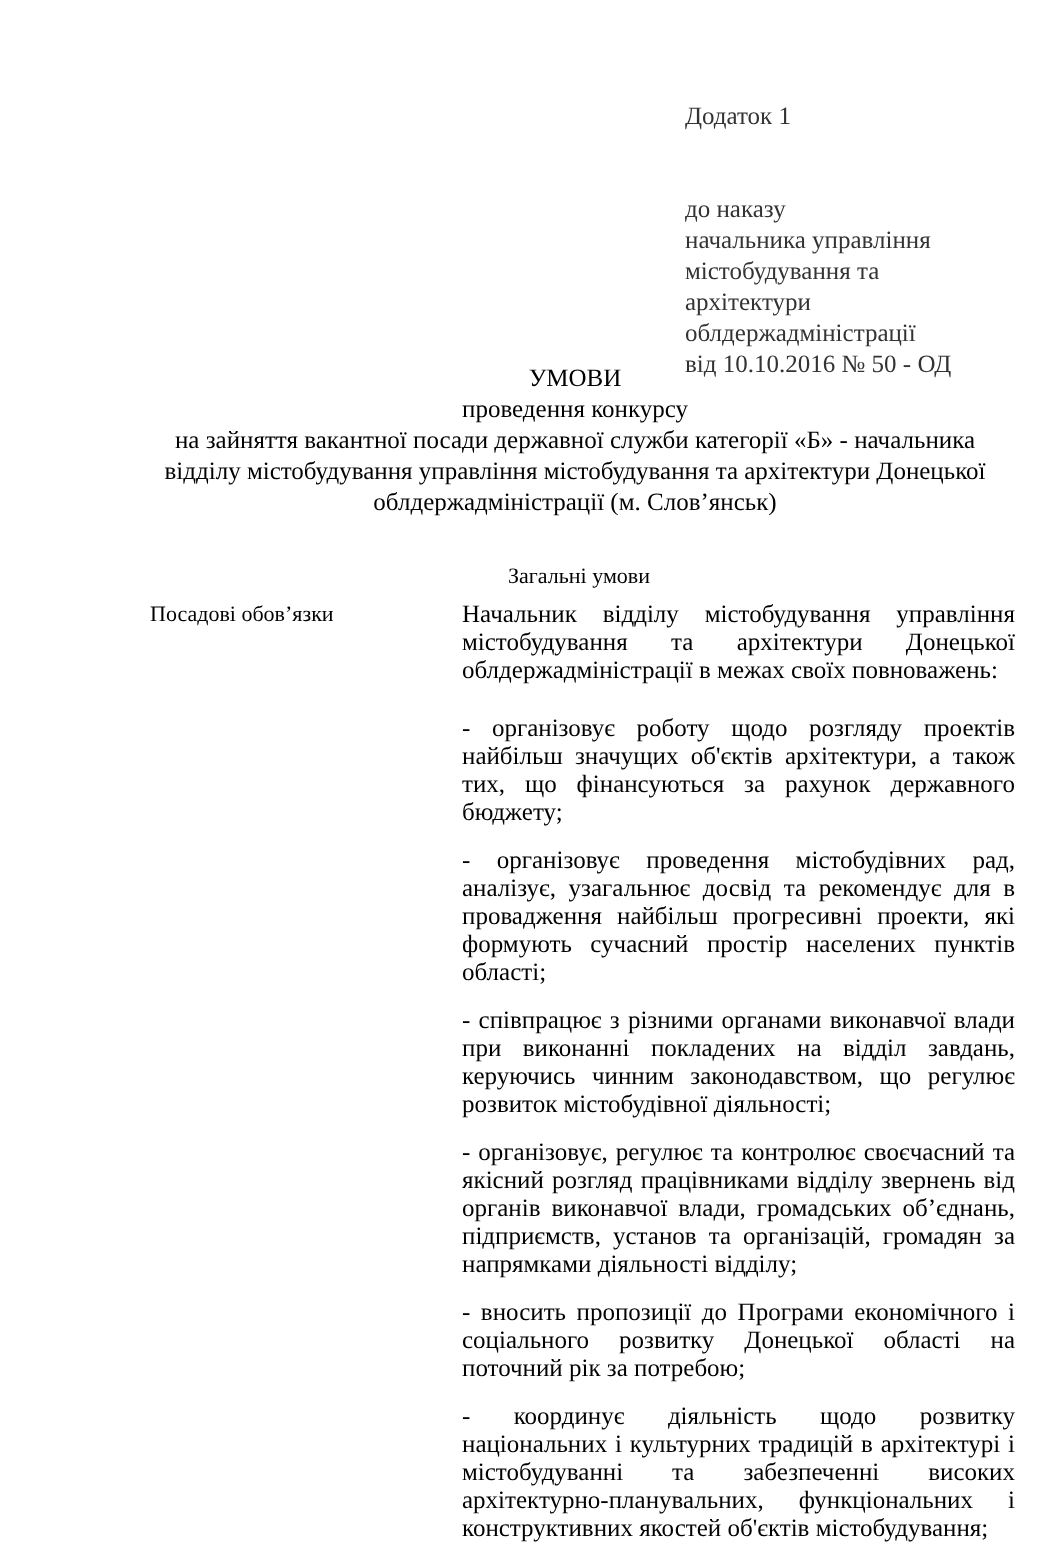Додаток 1
до наказу
начальника управління
містобудування та
архітектури
облдержадміністрації
від 10.10.2016 № 50 - ОД
УМОВИ
проведення конкурсу
на зайняття вакантної посади державної служби категорії «Б» - начальника відділу містобудування управління містобудування та архітектури Донецької облдержадміністрації (м. Слов’янськ)
Загальні умови
| Посадові обов’язки | Начальник відділу містобудування управління містобудування та архітектури Донецької облдержадміністрації в межах своїх повноважень: - організовує роботу щодо розгляду проектів найбільш значущих об'єктів архітектури, а також тих, що фінансуються за рахунок державного бюджету; - організовує проведення містобудівних рад, аналізує, узагальнює досвід та рекомендує для в провадження найбільш прогресивні проекти, які формують сучасний простір населених пунктів області; - співпрацює з різними органами виконавчої влади при виконанні покладених на відділ завдань, керуючись чинним законодавством, що регулює розвиток містобудівної діяльності; - організовує, регулює та контролює своєчасний та якісний розгляд працівниками відділу звернень від органів виконавчої влади, громадських об’єднань, підприємств, установ та організацій, громадян за напрямками діяльності відділу; - вносить пропозиції до Програми економічного і соціального розвитку Донецької області на поточний рік за потребою; - координує діяльність щодо розвитку національних і культурних традицій в архітектурі і містобудуванні та забезпеченні високих архітектурно-планувальних, функціональних і конструктивних якостей об'єктів містобудування; |